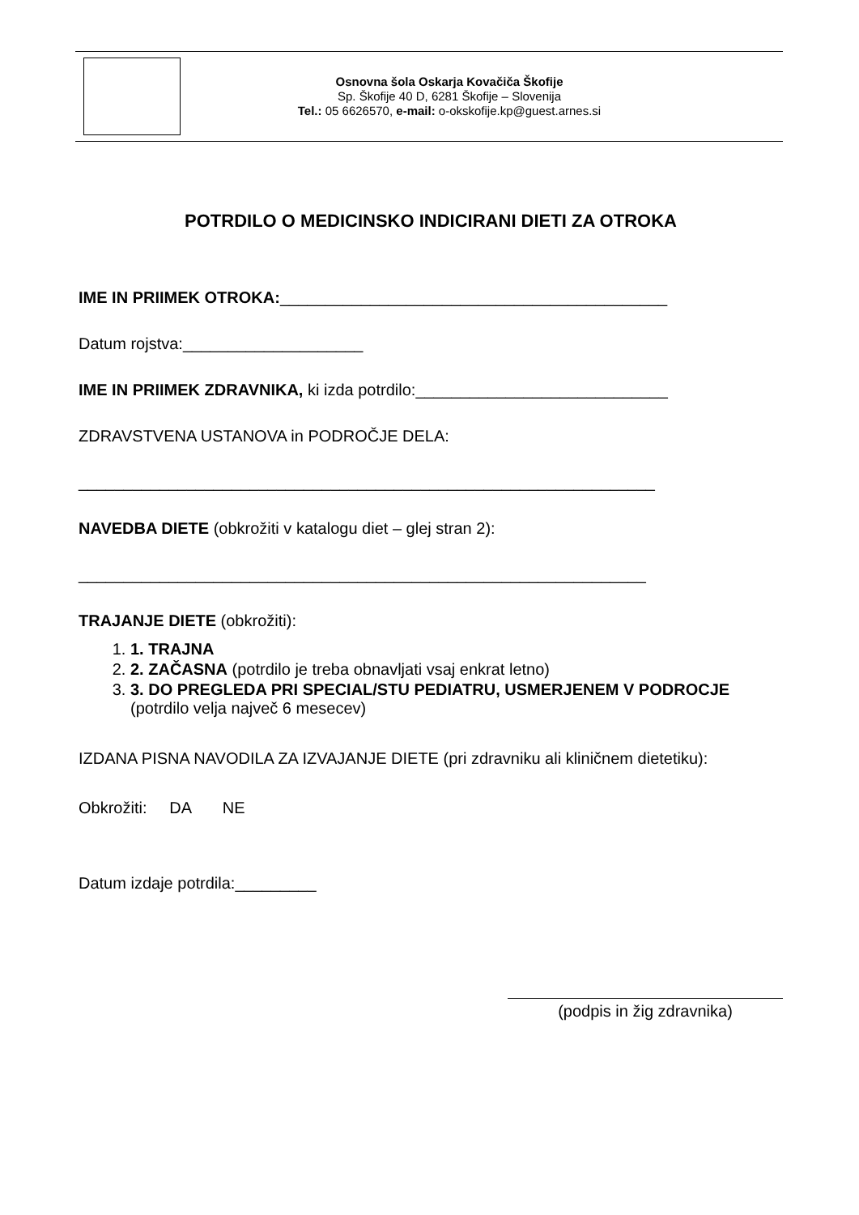Osnovna šola Oskarja Kovačiča Škofije
Sp. Škofije 40 D, 6281 Škofije – Slovenija
Tel.: 05 6626570, e-mail: o-okskofije.kp@guest.arnes.si
POTRDILO O MEDICINSKO INDICIRANI DIETI ZA OTROKA
IME IN PRIIMEK OTROKA:___________________________________________
Datum rojstva:____________________
IME IN PRIIMEK ZDRAVNIKA, ki izda potrdilo:____________________________
ZDRAVSTVENA USTANOVA in PODROČJE DELA:
________________________________________________________________
NAVEDBA DIETE (obkrožiti v katalogu diet – glej stran 2):
_______________________________________________________________
TRAJANJE DIETE (obkrožiti):
1. 1. TRAJNA
2. 2. ZAČASNA (potrdilo je treba obnavljati vsaj enkrat letno)
3. 3. DO PREGLEDA PRI SPECIAL/STU PEDIATRU, USMERJENEM V PODROCJE (potrdilo velja največ 6 mesecev)
IZDANA PISNA NAVODILA ZA IZVAJANJE DIETE (pri zdravniku ali kliničnem dietetiku):
Obkrožiti: DA NE
Datum izdaje potrdila:_________
(podpis in žig zdravnika)